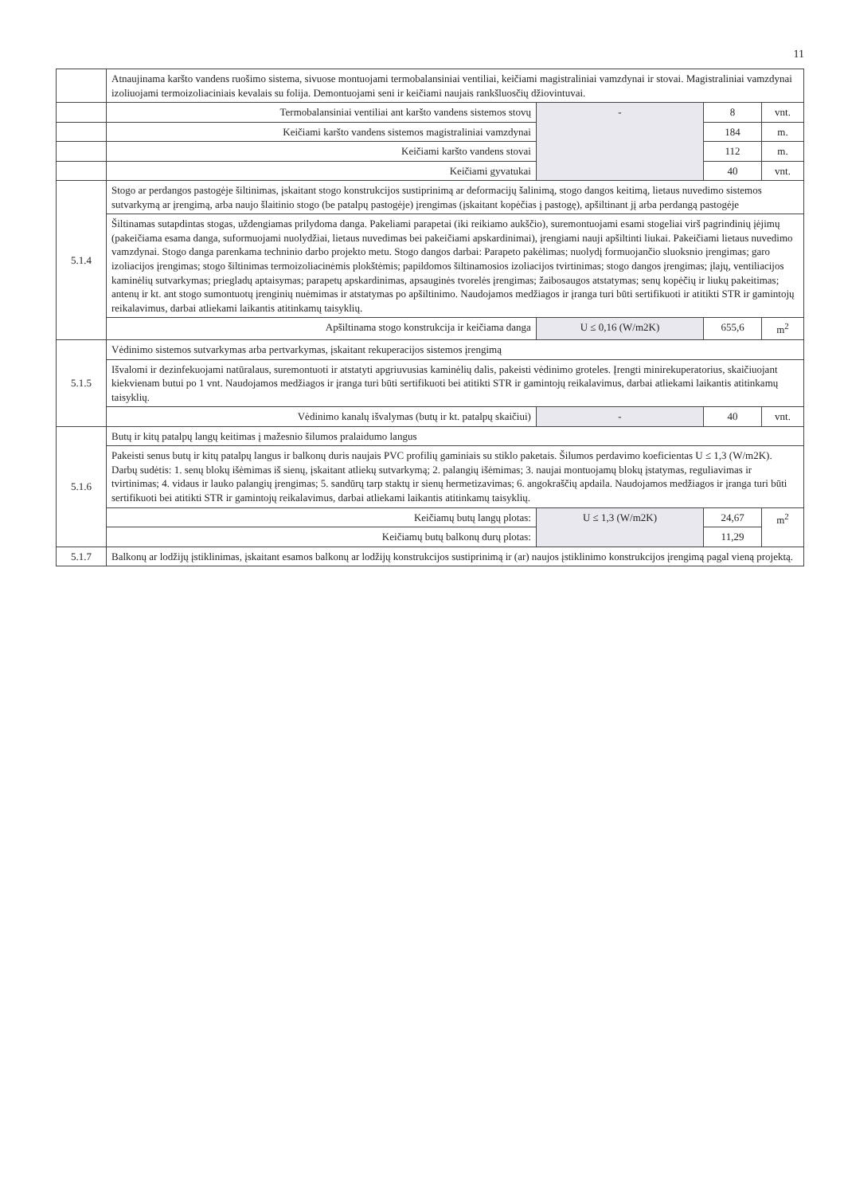11
| | Atnaujinama karšto vandens ruošimo sistema, sivuose montuojami termobalansiniai ventiliai, keičiami magistraliniai vamzdynai ir stovai. Magistraliniai vamzdynai izoliuojami termoizoliaciniais kevalais su folija. Demontuojami seni ir keičiami naujais rankšluosčių džiovintuvai. | | | |
| | Termobalansiniai ventiliai ant karšto vandens sistemos stovų | - | 8 | vnt. |
| | Keičiami karšto vandens sistemos magistraliniai vamzdynai | | 184 | m. |
| | Keičiami karšto vandens stovai | | 112 | m. |
| | Keičiami gyvatukai | | 40 | vnt. |
| 5.1.4 | Stogo ar perdangos pastogėje šiltinimas, įskaitant stogo konstrukcijos sustiprinimą ar deformacijų šalinimą, stogo dangos keitimą, lietaus nuvedimo sistemos sutvarkymą ar įrengimą, arba naujo šlaitinio stogo (be patalpų pastogėje) įrengimas (įskaitant kopėčias į pastogę), apšiltinant jį arba perdangą pastogėje | | | |
| | Šiltinamas sutapdintas stogas, uždengiamas prilydoma danga. Pakeliami parapetai (iki reikiamo aukščio), suremontuojami esami stogeliai virš pagrindinių įėjimų (pakeičiama esama danga, suformuojami nuolydžiai, lietaus nuvedimas bei pakeičiami apskardinimai), įrengiami nauji apšiltinti liukai. Pakeičiami lietaus nuvedimo vamzdynai. Stogo danga parenkama techninio darbo projekto metu. Stogo dangos darbai: Parapeto pakėlimas; nuolydį formuojančio sluoksnio įrengimas; garo izoliacijos įrengimas; stogo šiltinimas termoizoliacinėmis plokštėmis; papildomos šiltinamosios izoliacijos tvirtinimas; stogo dangos įrengimas; įlajų, ventiliacijos kaminėlių sutvarkymas; priegladų aptaisymas; parapetų apskardinimas, apsauginės tvorelės įrengimas; žaibosaugos atstatymas; senų kopėčių ir liukų pakeitimas; antenų ir kt. ant stogo sumontuotų įrenginių nuėmimas ir atstatymas po apšiltinimo. Naudojamos medžiagos ir įranga turi būti sertifikuoti ir atitikti STR ir gamintojų reikalavimus, darbai atliekami laikantis atitinkamų taisyklių. | | | |
| | Apšiltinama stogo konstrukcija ir keičiama danga | U ≤ 0,16 (W/m2K) | 655,6 | m<sup>2</sup> |
| 5.1.5 | Vėdinimo sistemos sutvarkymas arba pertvarkymas, įskaitant rekuperacijos sistemos įrengimą | | | |
| | Išvalomi ir dezinfekuojami natūralaus, suremontuoti ir atstatyti apgriuvusias kaminėlių dalis, pakeisti vėdinimo groteles. Įrengti minirekuperatorius, skaičiuojant kiekvienam butui po 1 vnt. Naudojamos medžiagos ir įranga turi būti sertifikuoti bei atitikti STR ir gamintojų reikalavimus, darbai atliekami laikantis atitinkamų taisyklių. | | | |
| | Vėdinimo kanalų išvalymas (butų ir kt. patalpų skaičiui) | - | 40 | vnt. |
| 5.1.6 | Butų ir kitų patalpų langų keitimas į mažesnio šilumos pralaidumo langus | | | |
| | Pakeisti senus butų ir kitų patalpų langus ir balkonų duris naujais PVC profilių gaminiais su stiklo paketais. Šilumos perdavimo koeficientas U ≤ 1,3 (W/m2K). Darbų sudėtis: 1. senų blokų išėmimas iš sienų, įskaitant atliekų sutvarkymą; 2. palangių išėmimas; 3. naujai montuojamų blokų įstatymas, reguliavimas ir tvirtinimas; 4. vidaus ir lauko palangių įrengimas; 5. sandūrų tarp staktų ir sienų hermetizavimas; 6. angokraščių apdaila. Naudojamos medžiagos ir įranga turi būti sertifikuoti bei atitikti STR ir gamintojų reikalavimus, darbai atliekami laikantis atitinkamų taisyklių. | | | |
| | Keičiamų butų langų plotas: | U ≤ 1,3 (W/m2K) | 24,67 | m<sup>2</sup> |
| | Keičiamų butų balkonų durų plotas: | | 11,29 | |
| 5.1.7 | Balkonų ar lodžijų įstiklinimas, įskaitant esamos balkonų ar lodžijų konstrukcijos sustiprinimą ir (ar) naujos įstiklinimo konstrukcijos įrengimą pagal vieną projektą. | | | |